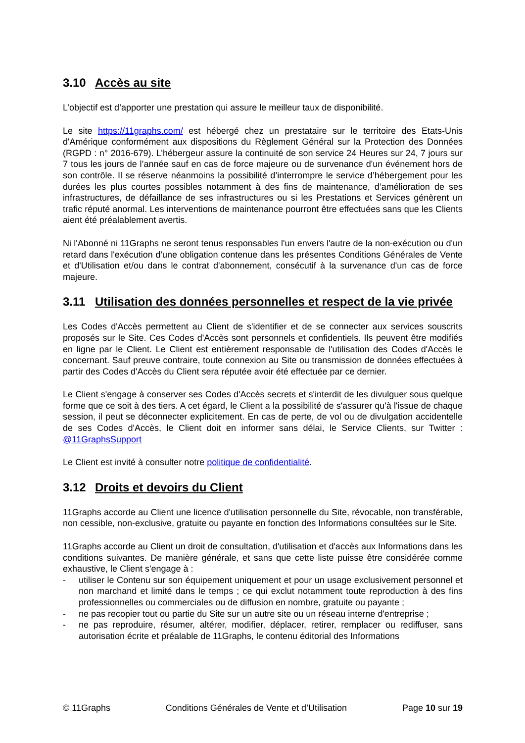3.10 Accès au site
L’objectif est d’apporter une prestation qui assure le meilleur taux de disponibilité.
Le site https://11graphs.com/ est hébergé chez un prestataire sur le territoire des Etats-Unis d'Amérique conformément aux dispositions du Règlement Général sur la Protection des Données (RGPD : n° 2016-679). L’hébergeur assure la continuité de son service 24 Heures sur 24, 7 jours sur 7 tous les jours de l’année sauf en cas de force majeure ou de survenance d'un événement hors de son contrôle. Il se réserve néanmoins la possibilité d’interrompre le service d’hébergement pour les durées les plus courtes possibles notamment à des fins de maintenance, d’amélioration de ses infrastructures, de défaillance de ses infrastructures ou si les Prestations et Services génèrent un trafic réputé anormal. Les interventions de maintenance pourront être effectuées sans que les Clients aient été préalablement avertis.
Ni l'Abonné ni 11Graphs ne seront tenus responsables l'un envers l'autre de la non-exécution ou d'un retard dans l'exécution d'une obligation contenue dans les présentes Conditions Générales de Vente et d'Utilisation et/ou dans le contrat d'abonnement, consécutif à la survenance d'un cas de force majeure.
3.11 Utilisation des données personnelles et respect de la vie privée
Les Codes d'Accès permettent au Client de s'identifier et de se connecter aux services souscrits proposés sur le Site. Ces Codes d'Accès sont personnels et confidentiels. Ils peuvent être modifiés en ligne par le Client. Le Client est entièrement responsable de l'utilisation des Codes d'Accès le concernant. Sauf preuve contraire, toute connexion au Site ou transmission de données effectuées à partir des Codes d'Accès du Client sera réputée avoir été effectuée par ce dernier.
Le Client s'engage à conserver ses Codes d'Accès secrets et s'interdit de les divulguer sous quelque forme que ce soit à des tiers. A cet égard, le Client a la possibilité de s'assurer qu'à l'issue de chaque session, il peut se déconnecter explicitement. En cas de perte, de vol ou de divulgation accidentelle de ses Codes d'Accès, le Client doit en informer sans délai, le Service Clients, sur Twitter : @11GraphsSupport
Le Client est invité à consulter notre politique de confidentialité.
3.12 Droits et devoirs du Client
11Graphs accorde au Client une licence d'utilisation personnelle du Site, révocable, non transférable, non cessible, non-exclusive, gratuite ou payante en fonction des Informations consultées sur le Site.
11Graphs accorde au Client un droit de consultation, d'utilisation et d'accès aux Informations dans les conditions suivantes. De manière générale, et sans que cette liste puisse être considérée comme exhaustive, le Client s'engage à :
- utiliser le Contenu sur son équipement uniquement et pour un usage exclusivement personnel et non marchand et limité dans le temps ; ce qui exclut notamment toute reproduction à des fins professionnelles ou commerciales ou de diffusion en nombre, gratuite ou payante ;
- ne pas recopier tout ou partie du Site sur un autre site ou un réseau interne d'entreprise ;
- ne pas reproduire, résumer, altérer, modifier, déplacer, retirer, remplacer ou rediffuser, sans autorisation écrite et préalable de 11Graphs, le contenu éditorial des Informations
© 11Graphs Conditions Générales de Vente et d’Utilisation Page 10 sur 19